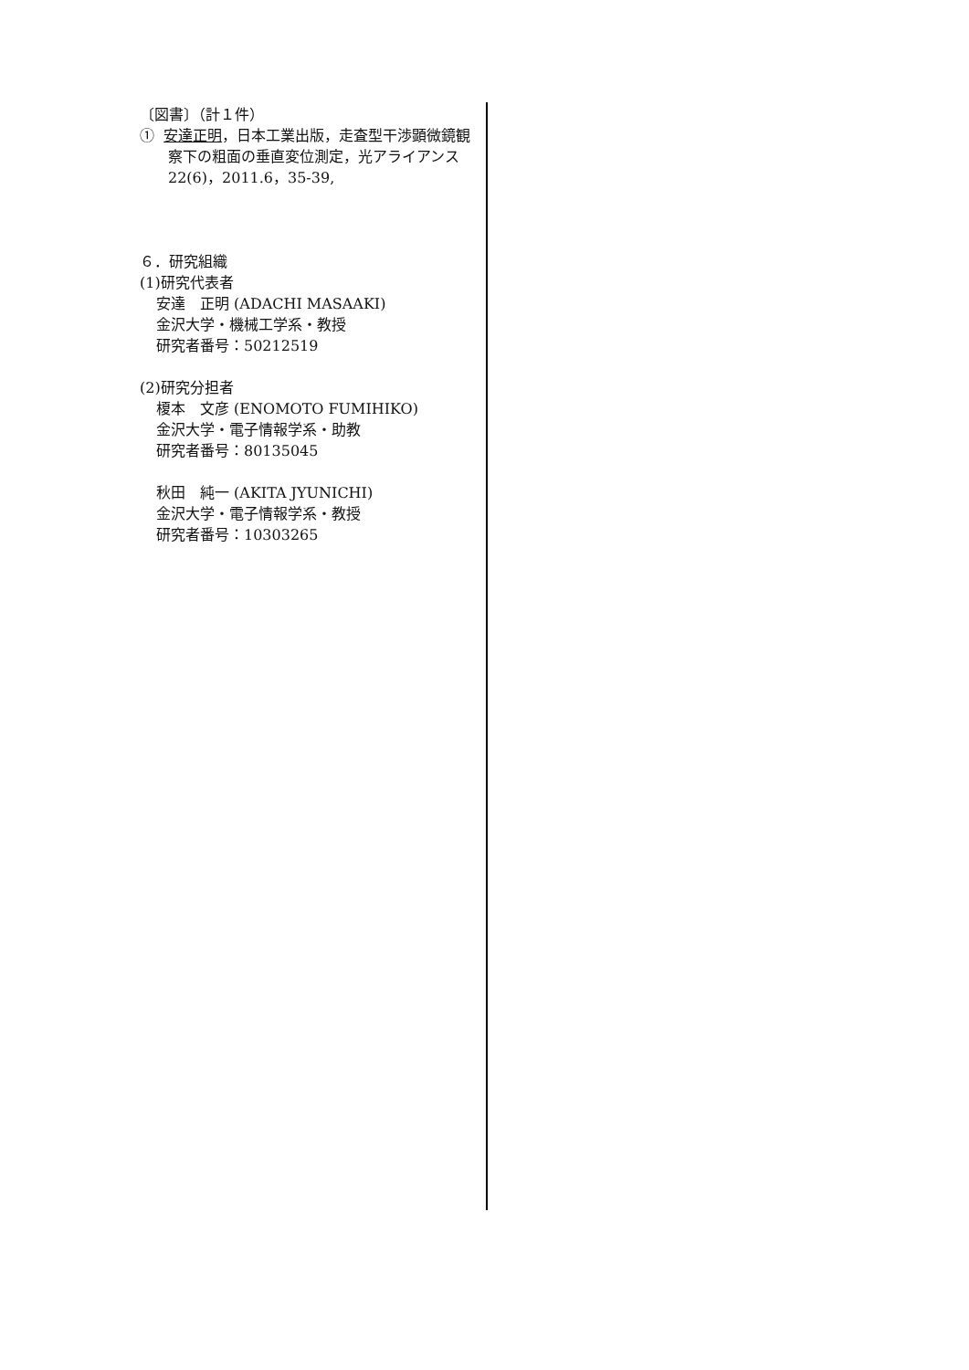〔図書〕（計１件）
① 安達正明，日本工業出版，走査型干渉顕微鏡観察下の粗面の垂直変位測定，光アライアンス 22(6)，2011.6，35-39,
６．研究組織
(1)研究代表者
安達　正明 (ADACHI MASAAKI)
金沢大学・機械工学系・教授
研究者番号：50212519
(2)研究分担者
榎本　文彦 (ENOMOTO FUMIHIKO)
金沢大学・電子情報学系・助教
研究者番号：80135045
秋田　純一 (AKITA JYUNICHI)
金沢大学・電子情報学系・教授
研究者番号：10303265